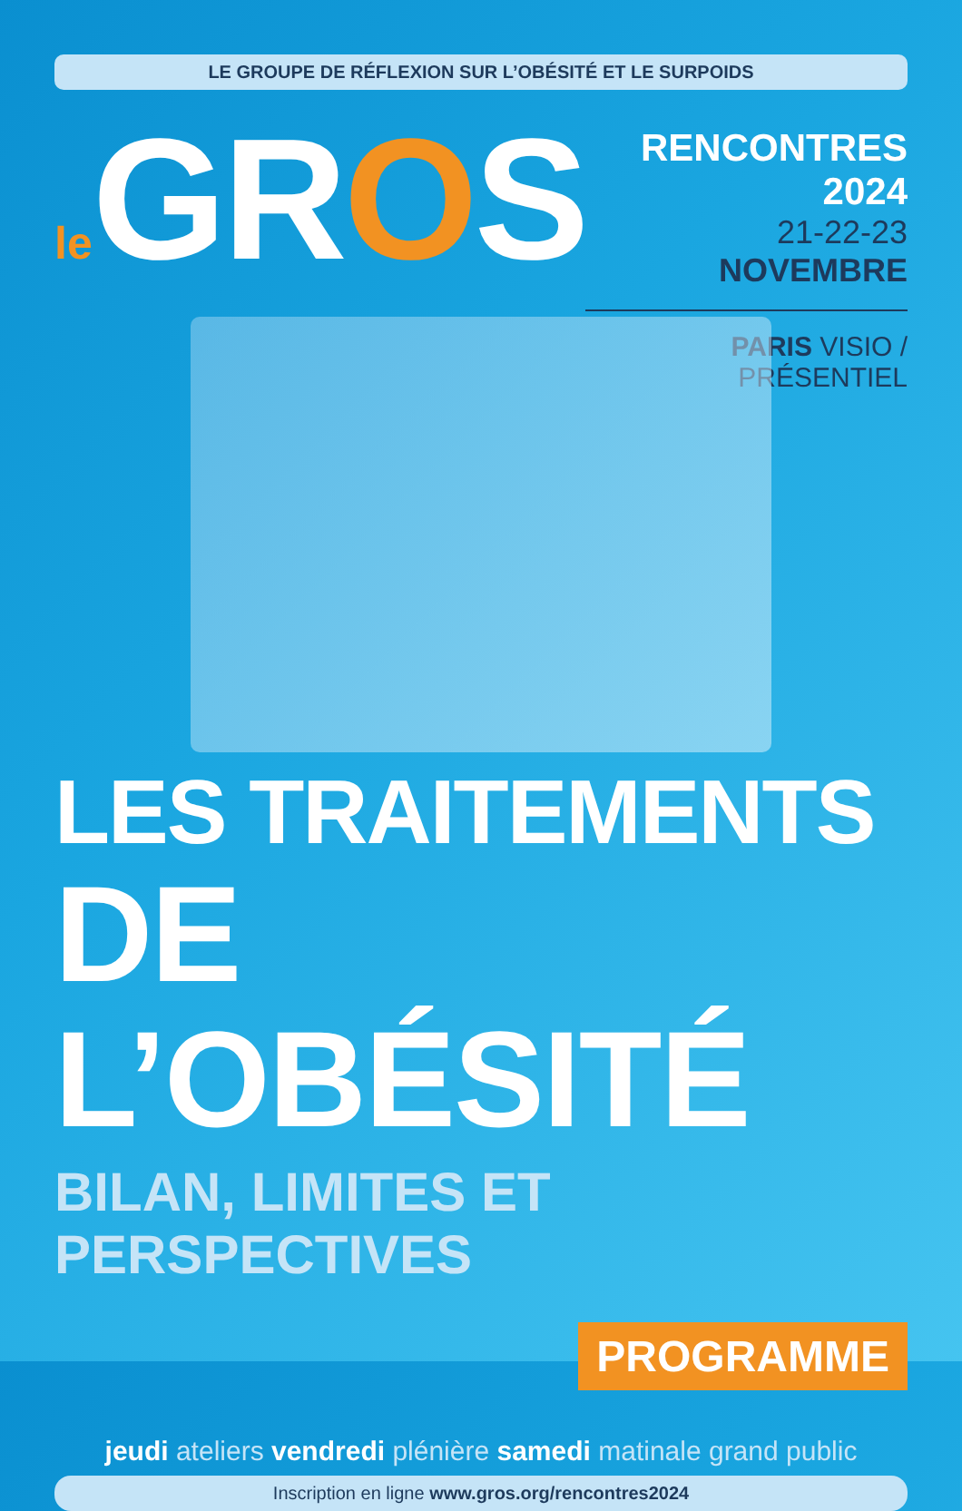LE GROUPE DE RÉFLEXION SUR L’OBÉSITÉ ET LE SURPOIDS
le GROS
RENCONTRES 2024
21-22-23 NOVEMBRE
PARIS VISIO / PRÉSENTIEL
LES TRAITEMENTS
DE L’OBÉSITÉ
BILAN, LIMITES ET PERSPECTIVES
PROGRAMME
jeudi ateliers vendredi plénière samedi matinale grand public
Inscription en ligne www.gros.org/rencontres2024